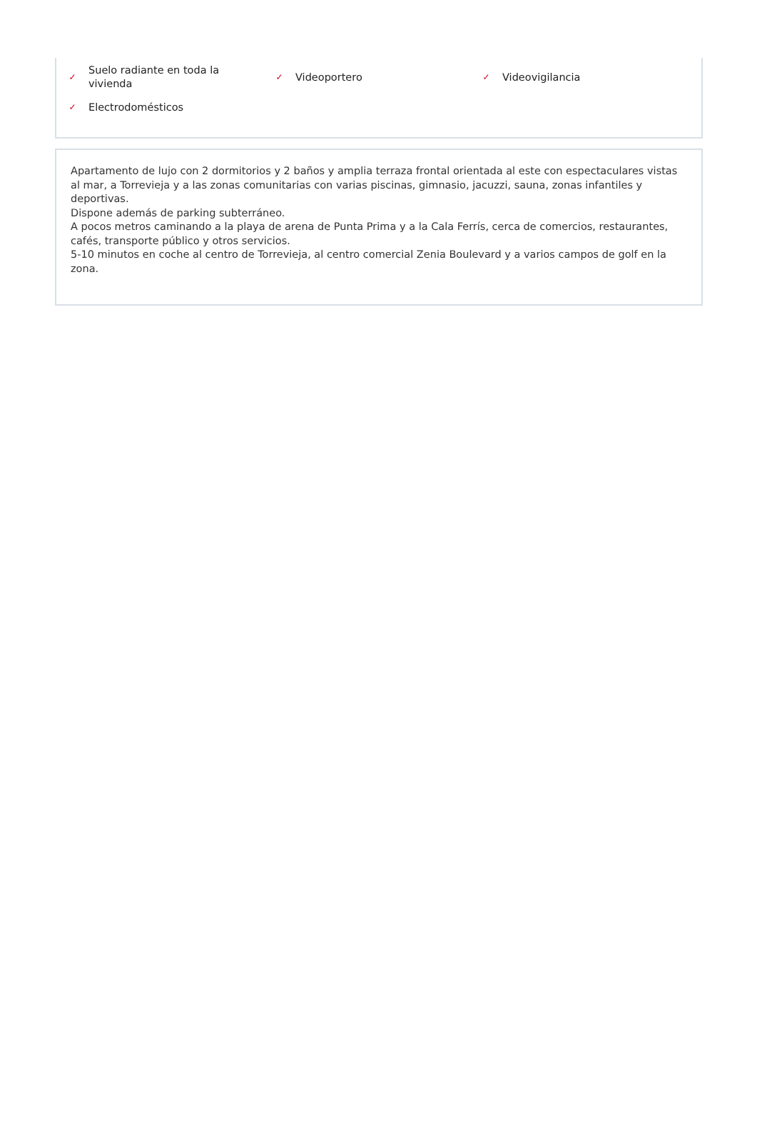✓ Suelo radiante en toda la
vivienda
✓ Videoportero
✓ Videovigilancia
✓ Electrodomésticos
Apartamento de lujo con 2 dormitorios y 2 baños y amplia terraza frontal orientada al este con espectaculares vistas al mar, a Torrevieja y a las zonas comunitarias con varias piscinas, gimnasio, jacuzzi, sauna, zonas infantiles y deportivas.
Dispone además de parking subterráneo.
A pocos metros caminando a la playa de arena de Punta Prima y a la Cala Ferrís, cerca de comercios, restaurantes, cafés, transporte público y otros servicios.
5-10 minutos en coche al centro de Torrevieja, al centro comercial Zenia Boulevard y a varios campos de golf en la zona.